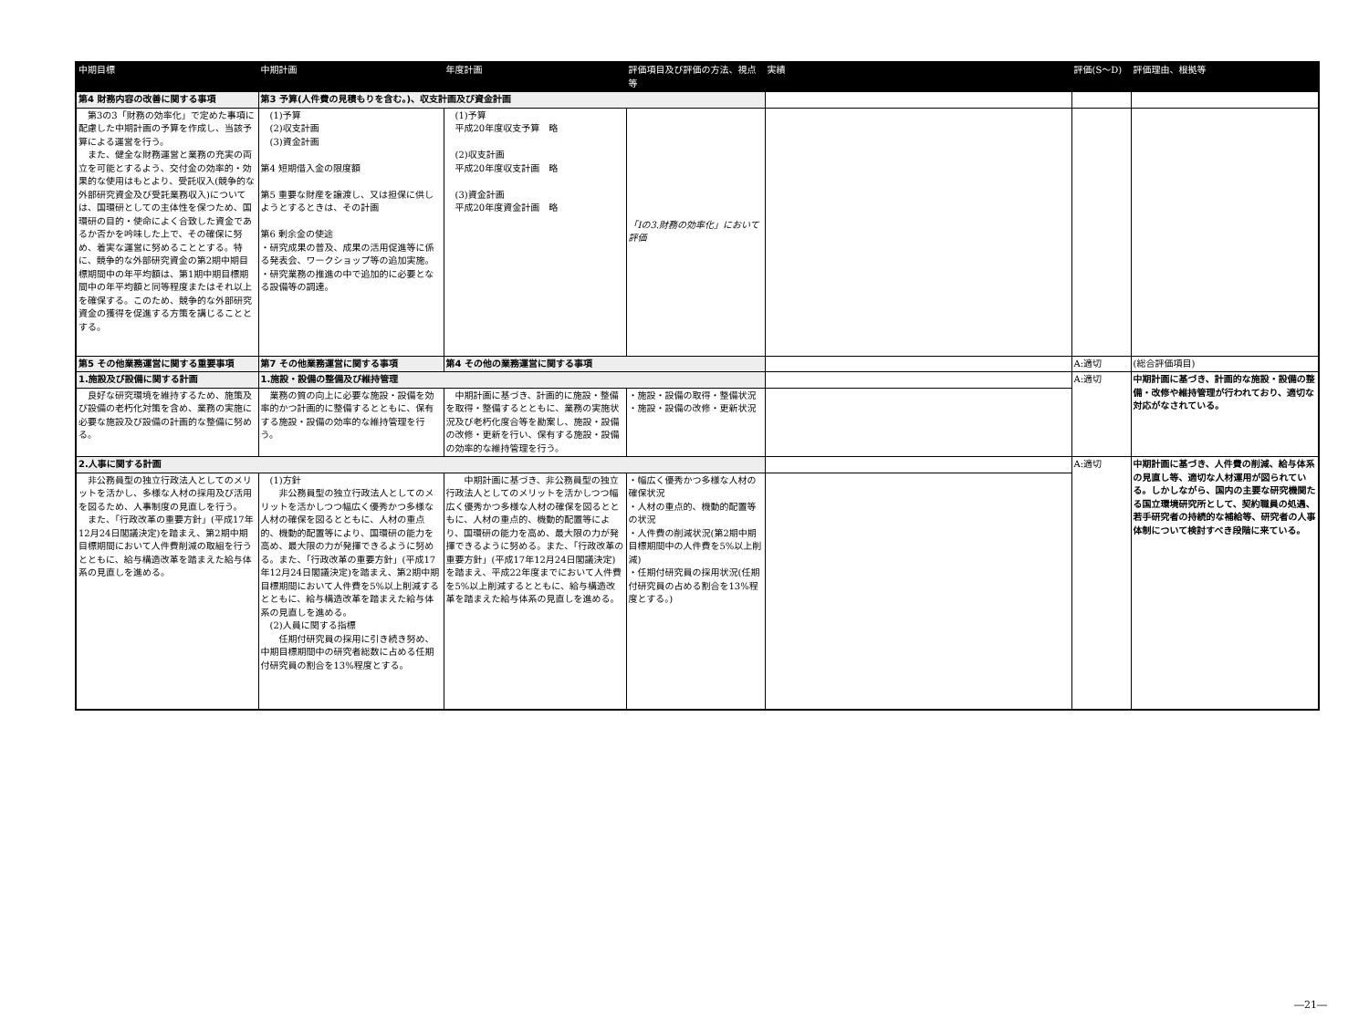| 中期目標 | 中期計画 | 年度計画 | 評価項目及び評価の方法、視点等 | 実績 | 評価(S～D) | 評価理由、根拠等 |
| --- | --- | --- | --- | --- | --- | --- |
| 第4 財務内容の改善に関する事項 | 第3 予算(人件費の見積もりを含む。)、収支計画及び資金計画 | | | | | |
| 第3の3「財務の効率化」で定めた事項に配慮した中期計画の予算を作成し、当該予算による運営を行う。 また、健全な財務運営と業務の充実の両立を可能とするよう、交付金の効率的・効果的な使用はもとより、受託収入(競争的な外部研究資金及び受託業務収入)については、国環研としての主体性を保つため、国環研の目的・使命によく合致した資金であるか否かを吟味した上で、その確保に努め、着実な運営に努めることとする。特に、競争的な外部研究資金の第2期中期目標期間中の年平均額は、第1期中期目標期間中の年平均額と同等程度またはそれ以上を確保する。このため、競争的な外部研究資金の獲得を促進する方策を講じることとする。 | (1)予算 (2)収支計画 (3)資金計画 第4 短期借入金の限度額 第5 重要な財産を譲渡し、又は担保に供しようとするときは、その計画 第6 剰余金の使途 ・研究成果の普及、成果の活用促進等に係る発表会、ワークショップ等の追加実施。 ・研究業務の推進の中で追加的に必要となる設備等の調達。 | (1)予算 平成20年度収支予算 略 (2)収支計画 平成20年度収支計画 略 (3)資金計画 平成20年度資金計画 略 | 「Ⅰの3.財務の効率化」において評価 | | | |
| 第5 その他業務運営に関する重要事項 | 第7 その他業務運営に関する事項 | 第4 その他の業務運営に関する事項 | | | A:適切 | (総合評価項目) |
| 1.施設及び設備に関する計画 | 1.施設・設備の整備及び維持管理 | | | | A:適切 | 中期計画に基づき、計画的な施設・設備の整備・改修や維持管理が行われており、適切な対応がなされている。 |
| 良好な研究環境を維持するため、施策及び設備の老朽化対策を含め、業務の実施に必要な施設及び設備の計画的な整備に努める。 | 業務の質の向上に必要な施設・設備を効率的かつ計画的に整備するとともに、保有する施設・設備の効率的な維持管理を行う。 | 中期計画に基づき、計画的に施設・整備を取得・整備するとともに、業務の実施状況及び老朽化度合等を勘案し、施設・設備の改修・更新を行い、保有する施設・設備の効率的な維持管理を行う。 | ・施設・設備の取得・整備状況 ・施設・設備の改修・更新状況 | | | |
| 2.人事に関する計画 | | | | | A:適切 | 中期計画に基づき、人件費の削減、給与体系の見直し等、適切な人材運用が図られている。しかしながら、国内の主要な研究機関たる国立環境研究所として、契約職員の処遇、若手研究者の持続的な補給等、研究者の人事体制について検討すべき段階に来ている。 |
| 非公務員型の独立行政法人としてのメリットを活かし、多様な人材の採用及び活用を図るため、人事制度の見直しを行う。 また、「行政改革の重要方針」(平成17年12月24日閣議決定)を踏まえ、第2期中期目標期間において人件費削減の取組を行うとともに、給与構造改革を踏まえた給与体系の見直しを進める。 | (1)方針 非公務員型の独立行政法人としてのメリットを活かしつつ幅広く優秀かつ多様な人材の確保を図るとともに、人材の重点的、機動的配置等により、国環研の能力を高め、最大限の力が発揮できるように努める。また、「行政改革の重要方針」(平成17年12月24日閣議決定)を踏まえ、第2期中期目標期間において人件費を5%以上削減するとともに、給与構造改革を踏まえた給与体系の見直しを進める。 (2)人員に関する指標 任期付研究員の採用に引き続き努め、中期目標期間中の研究者総数に占める任期付研究員の割合を13%程度とする。 | 中期計画に基づき、非公務員型の独立行政法人としてのメリットを活かしつつ幅広く優秀かつ多様な人材の確保を図るとともに、人材の重点的、機動的配置等により、国環研の能力を高め、最大限の力が発揮できるように努める。また、「行政改革の重要方針」(平成17年12月24日閣議決定)を踏まえ、平成22年度までにおいて人件費を5%以上削減するとともに、給与構造改革を踏まえた給与体系の見直しを進める。 | ・幅広く優秀かつ多様な人材の確保状況 ・人材の重点的、機動的配置等の状況 ・人件費の削減状況(第2期中期目標期間中の人件費を5%以上削減) ・任期付研究員の採用状況(任期付研究員の占める割合を13%程度とする。) | | | |
―21―